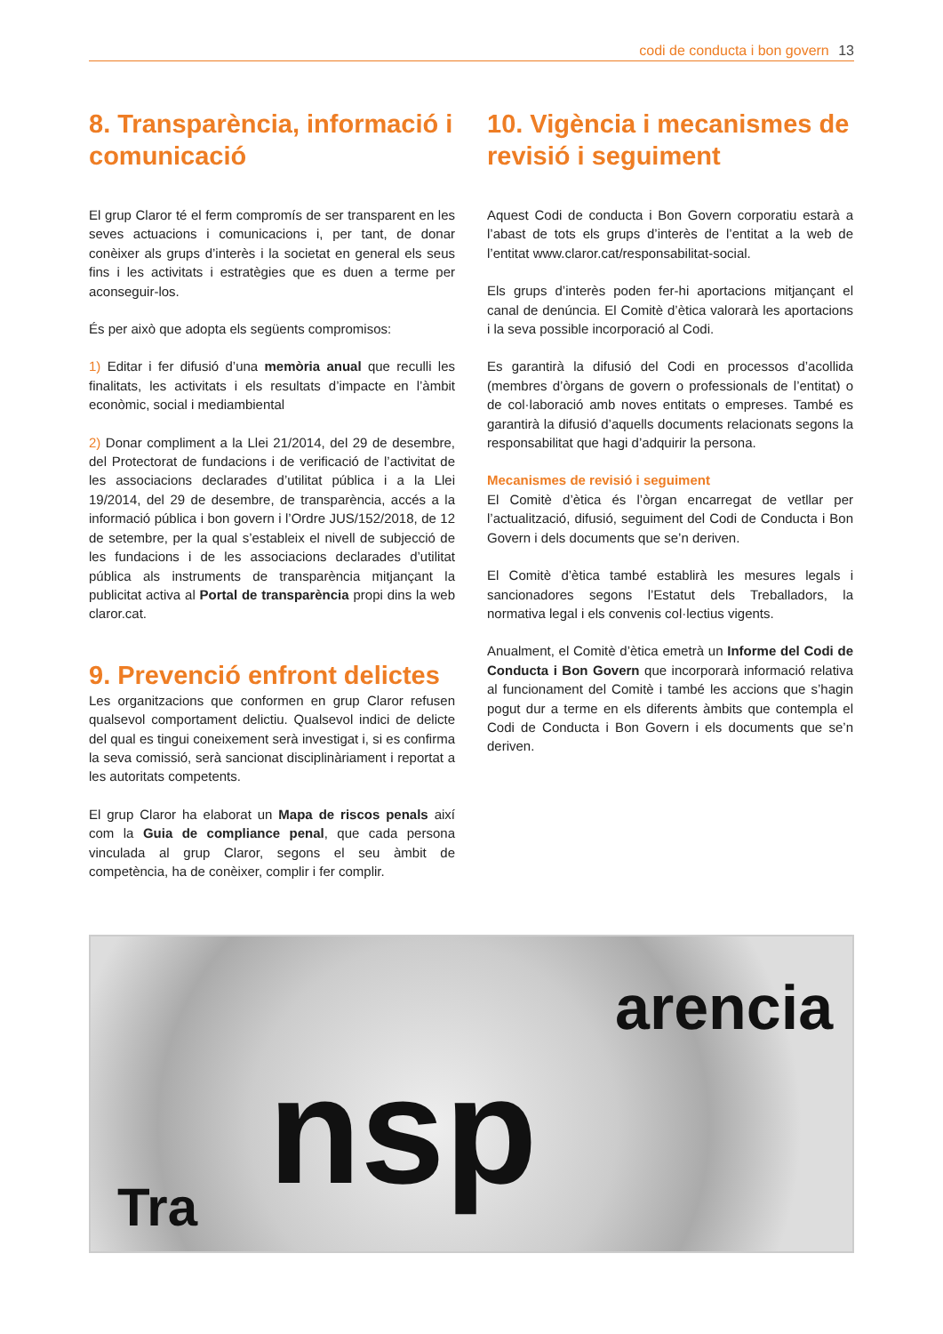codi de conducta i bon govern 13
8. Transparència, informació i comunicació
El grup Claror té el ferm compromís de ser transparent en les seves actuacions i comunicacions i, per tant, de donar conèixer als grups d’interès i la societat en general els seus fins i les activitats i estratègies que es duen a terme per aconseguir-los.
És per això que adopta els següents compromisos:
1) Editar i fer difusió d’una memòria anual que reculli les finalitats, les activitats i els resultats d’impacte en l’àmbit econòmic, social i mediambiental
2) Donar compliment a la Llei 21/2014, del 29 de desembre, del Protectorat de fundacions i de verificació de l’activitat de les associacions declarades d’utilitat pública i a la Llei 19/2014, del 29 de desembre, de transparència, accés a la informació pública i bon govern i l’Ordre JUS/152/2018, de 12 de setembre, per la qual s’estableix el nivell de subjecció de les fundacions i de les associacions declarades d’utilitat pública als instruments de transparència mitjançant la publicitat activa al Portal de transparència propi dins la web claror.cat.
9. Prevenció enfront delictes
Les organitzacions que conformen en grup Claror refusen qualsevol comportament delictiu. Qualsevol indici de delicte del qual es tingui coneixement serà investigat i, si es confirma la seva comissió, serà sancionat disciplinàriament i reportat a les autoritats competents.
El grup Claror ha elaborat un Mapa de riscos penals així com la Guia de compliance penal, que cada persona vinculada al grup Claror, segons el seu àmbit de competència, ha de conèixer, complir i fer complir.
10. Vigència i mecanismes de revisió i seguiment
Aquest Codi de conducta i Bon Govern corporatiu estarà a l’abast de tots els grups d’interès de l’entitat a la web de l’entitat www.claror.cat/responsabilitat-social.
Els grups d’interès poden fer-hi aportacions mitjançant el canal de denúncia. El Comitè d’ètica valorarà les aportacions i la seva possible incorporació al Codi.
Es garantirà la difusió del Codi en processos d’acollida (membres d’òrgans de govern o professionals de l’entitat) o de col·laboració amb noves entitats o empreses. També es garantirà la difusió d’aquells documents relacionats segons la responsabilitat que hagi d’adquirir la persona.
Mecanismes de revisió i seguiment
El Comitè d’ètica és l’òrgan encarregat de vetllar per l’actualització, difusió, seguiment del Codi de Conducta i Bon Govern i dels documents que se’n deriven.
El Comitè d’ètica també establirà les mesures legals i sancionadores segons l’Estatut dels Treballadors, la normativa legal i els convenis col·lectius vigents.
Anualment, el Comitè d’ètica emetrà un Informe del Codi de Conducta i Bon Govern que incorporarà informació relativa al funcionament del Comitè i també les accions que s’hagin pogut dur a terme en els diferents àmbits que contempla el Codi de Conducta i Bon Govern i els documents que se’n deriven.
Tra nsp
arencia